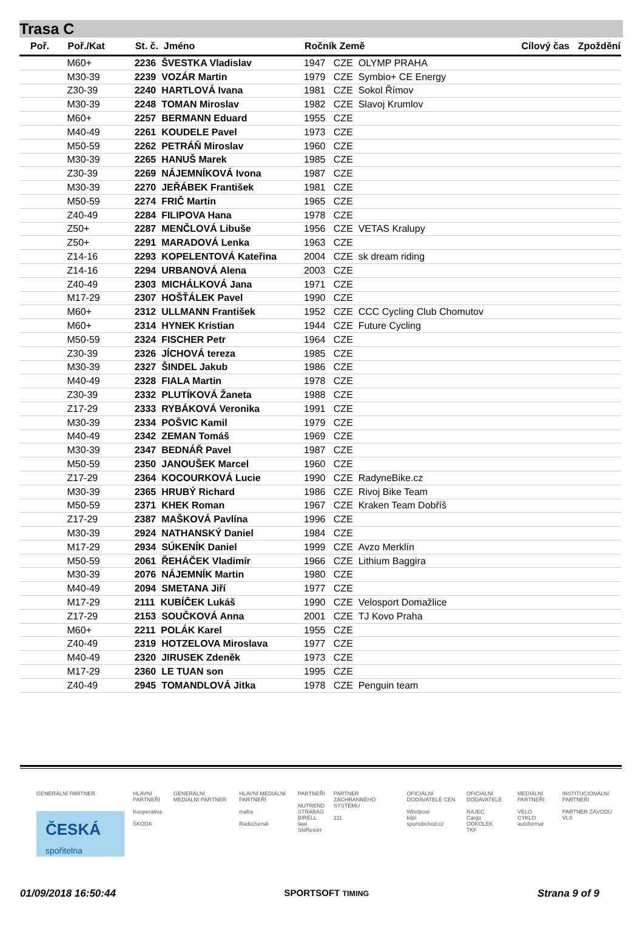Trasa C
| Poř. | Poř./Kat | St. č. Jméno | Ročník Země | Cílový čas | Zpoždění |
| --- | --- | --- | --- | --- | --- |
| | M60+ | 2236 ŠVESTKA Vladislav | 1947 CZE OLYMP PRAHA | | |
| | M30-39 | 2239 VOZÁR Martin | 1979 CZE Symbio+ CE Energy | | |
| | Z30-39 | 2240 HARTLOVÁ Ivana | 1981 CZE Sokol Římov | | |
| | M30-39 | 2248 TOMAN Miroslav | 1982 CZE Slavoj Krumlov | | |
| | M60+ | 2257 BERMANN Eduard | 1955 CZE | | |
| | M40-49 | 2261 KOUDELE Pavel | 1973 CZE | | |
| | M50-59 | 2262 PETRÁŇ Miroslav | 1960 CZE | | |
| | M30-39 | 2265 HANUŠ Marek | 1985 CZE | | |
| | Z30-39 | 2269 NÁJEMNÍKOVÁ Ivona | 1987 CZE | | |
| | M30-39 | 2270 JEŘÁBEK František | 1981 CZE | | |
| | M50-59 | 2274 FRIČ Martin | 1965 CZE | | |
| | Z40-49 | 2284 FILIPOVA Hana | 1978 CZE | | |
| | Z50+ | 2287 MENČLOVÁ Libuše | 1956 CZE VETAS Kralupy | | |
| | Z50+ | 2291 MARADOVÁ Lenka | 1963 CZE | | |
| | Z14-16 | 2293 KOPELENTOVÁ Kateřina | 2004 CZE sk dream riding | | |
| | Z14-16 | 2294 URBANOVÁ Alena | 2003 CZE | | |
| | Z40-49 | 2303 MICHÁLKOVÁ Jana | 1971 CZE | | |
| | M17-29 | 2307 HOŠŤÁLEK Pavel | 1990 CZE | | |
| | M60+ | 2312 ULLMANN František | 1952 CZE CCC Cycling Club Chomutov | | |
| | M60+ | 2314 HYNEK Kristian | 1944 CZE Future Cycling | | |
| | M50-59 | 2324 FISCHER Petr | 1964 CZE | | |
| | Z30-39 | 2326 JÍCHOVÁ tereza | 1985 CZE | | |
| | M30-39 | 2327 ŠINDEL Jakub | 1986 CZE | | |
| | M40-49 | 2328 FIALA Martin | 1978 CZE | | |
| | Z30-39 | 2332 PLUTÍKOVÁ Žaneta | 1988 CZE | | |
| | Z17-29 | 2333 RYBÁKOVÁ Veronika | 1991 CZE | | |
| | M30-39 | 2334 POŠVIC Kamil | 1979 CZE | | |
| | M40-49 | 2342 ZEMAN Tomáš | 1969 CZE | | |
| | M30-39 | 2347 BEDNÁŘ Pavel | 1987 CZE | | |
| | M50-59 | 2350 JANOUŠEK Marcel | 1960 CZE | | |
| | Z17-29 | 2364 KOCOURKOVÁ Lucie | 1990 CZE RadyneBike.cz | | |
| | M30-39 | 2365 HRUBÝ Richard | 1986 CZE Rivoj Bike Team | | |
| | M50-59 | 2371 KHEK Roman | 1967 CZE Kraken Team Dobříš | | |
| | Z17-29 | 2387 MAŠKOVÁ Pavlína | 1996 CZE | | |
| | M30-39 | 2924 NATHANSKÝ Daniel | 1984 CZE | | |
| | M17-29 | 2934 SÚKENÍK Daniel | 1999 CZE Avzo Merklín | | |
| | M50-59 | 2061 ŘEHÁČEK Vladimír | 1966 CZE Lithium Baggira | | |
| | M30-39 | 2076 NÁJEMNÍK Martin | 1980 CZE | | |
| | M40-49 | 2094 SMETANA Jiří | 1977 CZE | | |
| | M17-29 | 2111 KUBÍČEK Lukáš | 1990 CZE Velosport Domažlice | | |
| | Z17-29 | 2153 SOUČKOVÁ Anna | 2001 CZE TJ Kovo Praha | | |
| | M60+ | 2211 POLÁK Karel | 1955 CZE | | |
| | Z40-49 | 2319 HOTZELOVA Miroslava | 1977 CZE | | |
| | M40-49 | 2320 JIRUSEK Zdeněk | 1973 CZE | | |
| | M17-29 | 2360 LE TUAN son | 1995 CZE | | |
| | Z40-49 | 2945 TOMANDLOVÁ Jitka | 1978 CZE Penguin team | | |
GENERÁLNÍ PARTNER
ČESKÁ
spořitelna
HLAVNÍ PARTNEŘI
Kooperativa
ŠKODA
GENERÁLNÍ MEDIÁLNÍ PARTNER HLAVNÍ MEDIÁLNÍ PARTNEŘI
mafra
Radiožurnál
PARTNEŘI
NUTREND
STRABAG
BIRELL
lawi
SkiResort
PARTNER ZÁCHRANNÉHO SYSTÉMU
211
OFICIÁLNÍ DODAVATELÉ CEN
Whirlpool
kilpi
sportobchod.cz
OFICIÁLNÍ DODAVATELÉ
RAJEC
Cargo
ODKOLEK
TKF
MEDIÁLNÍ PARTNEŘI
VELO
CYKLO
autoformat
INSTITUCIONÁLNÍ PARTNEŘI
PARTNER ZÁVODU
VLS
01/09/2018 16:50:44 SPORTSOFT TIMING Strana 9 of 9